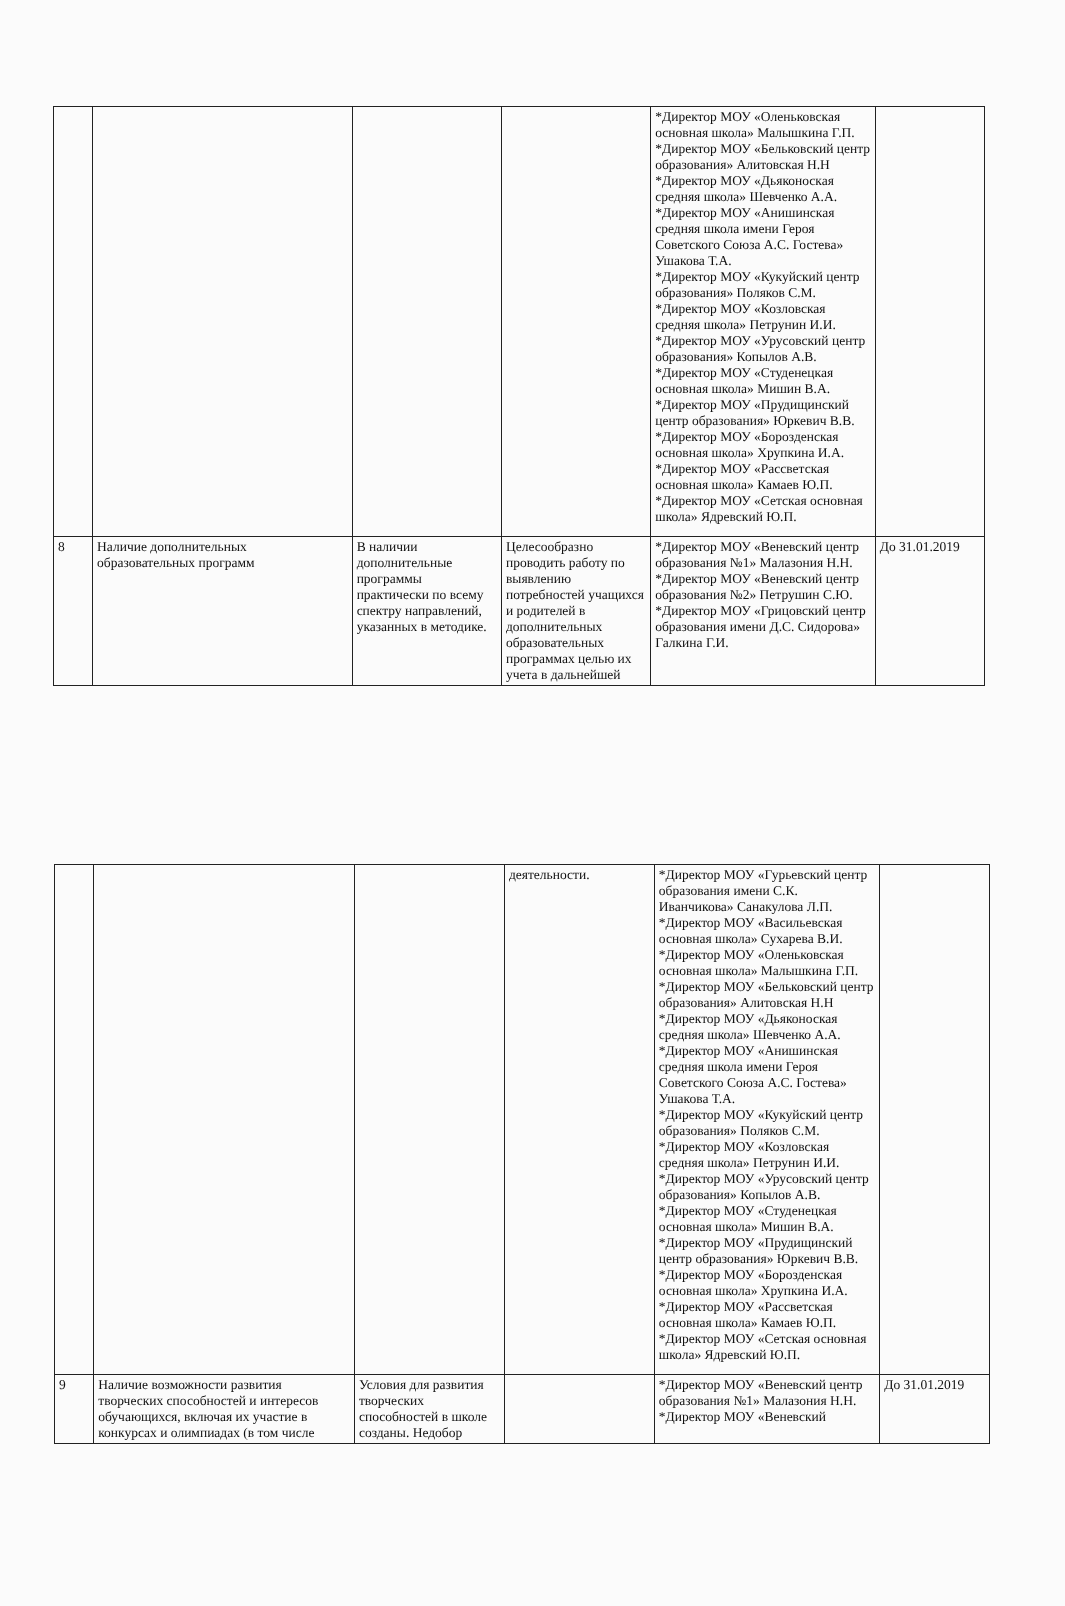| | | | | *Директор МОУ «Оленьковская основная школа» Малышкина Г.П. *Директор МОУ «Бельковский центр образования» Алитовская Н.Н *Директор МОУ «Дьяконоская средняя школа» Шевченко А.А. *Директор МОУ «Анишинская средняя школа имени Героя Советского Союза А.С. Гостева» Ушакова Т.А. *Директор МОУ «Кукуйский центр образования» Поляков С.М. *Директор МОУ «Козловская средняя школа» Петрунин И.И. *Директор МОУ «Урусовский центр образования» Копылов А.В. *Директор МОУ «Студенецкая основная школа» Мишин В.А. *Директор МОУ «Прудищинский центр образования» Юркевич В.В. *Директор МОУ «Борозденская основная школа» Хрупкина И.А. *Директор МОУ «Рассветская основная школа» Камаев Ю.П. *Директор МОУ «Сетская основная школа» Ядревский Ю.П. | |
| 8 | Наличие дополнительных образовательных программ | В наличии дополнительные программы практически по всему спектру направлений, указанных в методике. | Целесообразно проводить работу по выявлению потребностей учащихся и родителей в дополнительных образовательных программах целью их учета в дальнейшей | *Директор МОУ «Веневский центр образования №1» Малазония Н.Н. *Директор МОУ «Веневский центр образования №2» Петрушин С.Ю. *Директор МОУ «Грицовский центр образования имени Д.С. Сидорова» Галкина Г.И. | До 31.01.2019 |
| | | | деятельности. | *Директор МОУ «Гурьевский центр образования имени С.К. Иванчикова» Санакулова Л.П. *Директор МОУ «Васильевская основная школа» Сухарева В.И. *Директор МОУ «Оленьковская основная школа» Малышкина Г.П. *Директор МОУ «Бельковский центр образования» Алитовская Н.Н *Директор МОУ «Дьяконоская средняя школа» Шевченко А.А. *Директор МОУ «Анишинская средняя школа имени Героя Советского Союза А.С. Гостева» Ушакова Т.А. *Директор МОУ «Кукуйский центр образования» Поляков С.М. *Директор МОУ «Козловская средняя школа» Петрунин И.И. *Директор МОУ «Урусовский центр образования» Копылов А.В. *Директор МОУ «Студенецкая основная школа» Мишин В.А. *Директор МОУ «Прудищинский центр образования» Юркевич В.В. *Директор МОУ «Борозденская основная школа» Хрупкина И.А. *Директор МОУ «Рассветская основная школа» Камаев Ю.П. *Директор МОУ «Сетская основная школа» Ядревский Ю.П. | |
| 9 | Наличие возможности развития творческих способностей и интересов обучающихся, включая их участие в конкурсах и олимпиадах (в том числе | Условия для развития творческих способностей в школе созданы. Недобор | | *Директор МОУ «Веневский центр образования №1» Малазония Н.Н. *Директор МОУ «Веневский | До 31.01.2019 |